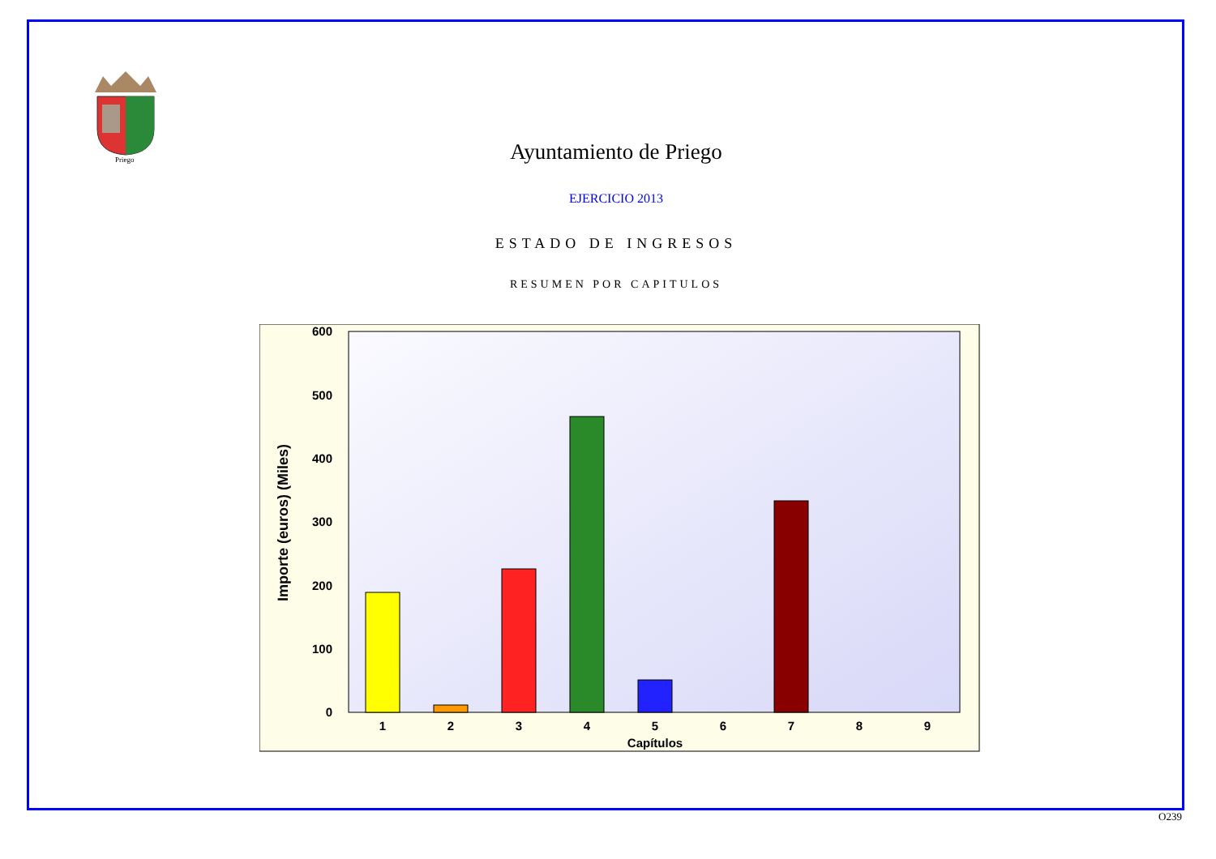Priego
Ayuntamiento de Priego
EJERCICIO 2013
ESTADO DE INGRESOS
RESUMEN POR CAPITULOS
600
500
400
300
200
100
0
1
2
3
4
5
6
7
8
9
Capítulos
Importe (euros) (Miles)
O239